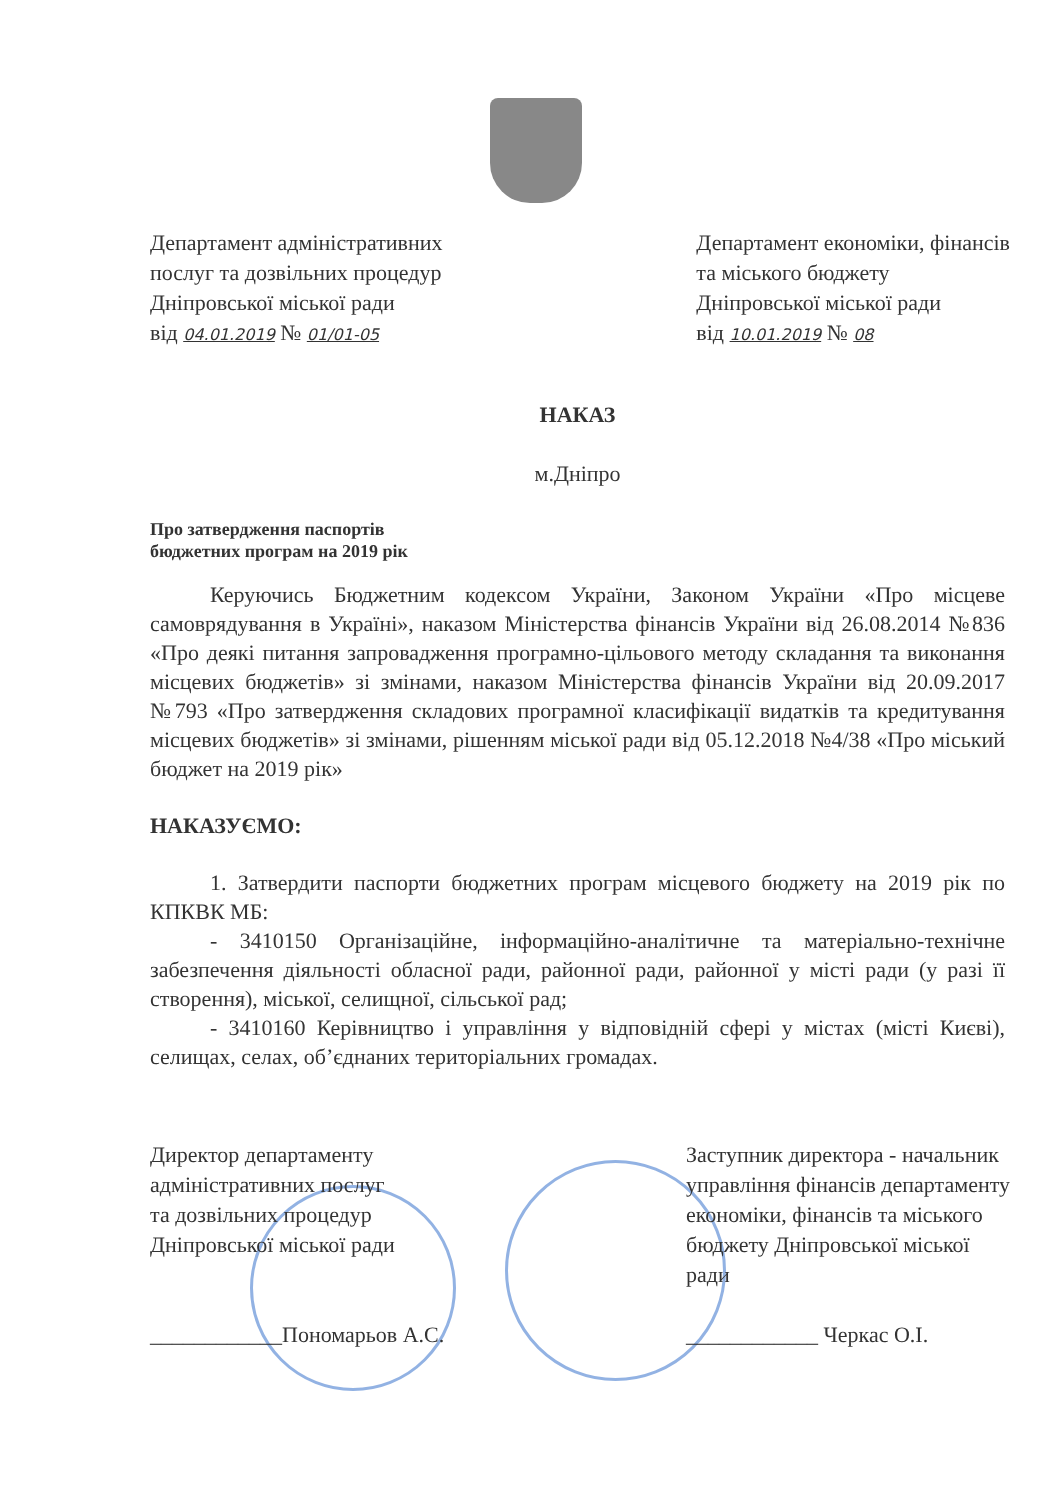Департамент адміністративних
послуг та дозвільних процедур
Дніпровської міської ради
від 04.01.2019 № 01/01-05
Департамент економіки, фінансів
та міського бюджету
Дніпровської міської ради
від 10.01.2019 № 08
НАКАЗ
м.Дніпро
Про затвердження паспортів
бюджетних програм на 2019 рік
Керуючись Бюджетним кодексом України, Законом України «Про місцеве самоврядування в Україні», наказом Міністерства фінансів України від 26.08.2014 №836 «Про деякі питання запровадження програмно-цільового методу складання та виконання місцевих бюджетів» зі змінами, наказом Міністерства фінансів України від 20.09.2017 №793 «Про затвердження складових програмної класифікації видатків та кредитування місцевих бюджетів» зі змінами, рішенням міської ради від 05.12.2018 №4/38 «Про міський бюджет на 2019 рік»
НАКАЗУЄМО:
1. Затвердити паспорти бюджетних програм місцевого бюджету на 2019 рік по КПКВК МБ:
- 3410150 Організаційне, інформаційно-аналітичне та матеріально-технічне забезпечення діяльності обласної ради, районної ради, районної у місті ради (у разі її створення), міської, селищної, сільської рад;
- 3410160 Керівництво і управління у відповідній сфері у містах (місті Києві), селищах, селах, об’єднаних територіальних громадах.
Директор департаменту
адміністративних послуг
та дозвільних процедур
Дніпровської міської ради
____________Пономарьов А.С.
Заступник директора - начальник
управління фінансів департаменту
економіки, фінансів та міського
бюджету Дніпровської міської
ради
____________ Черкас О.І.